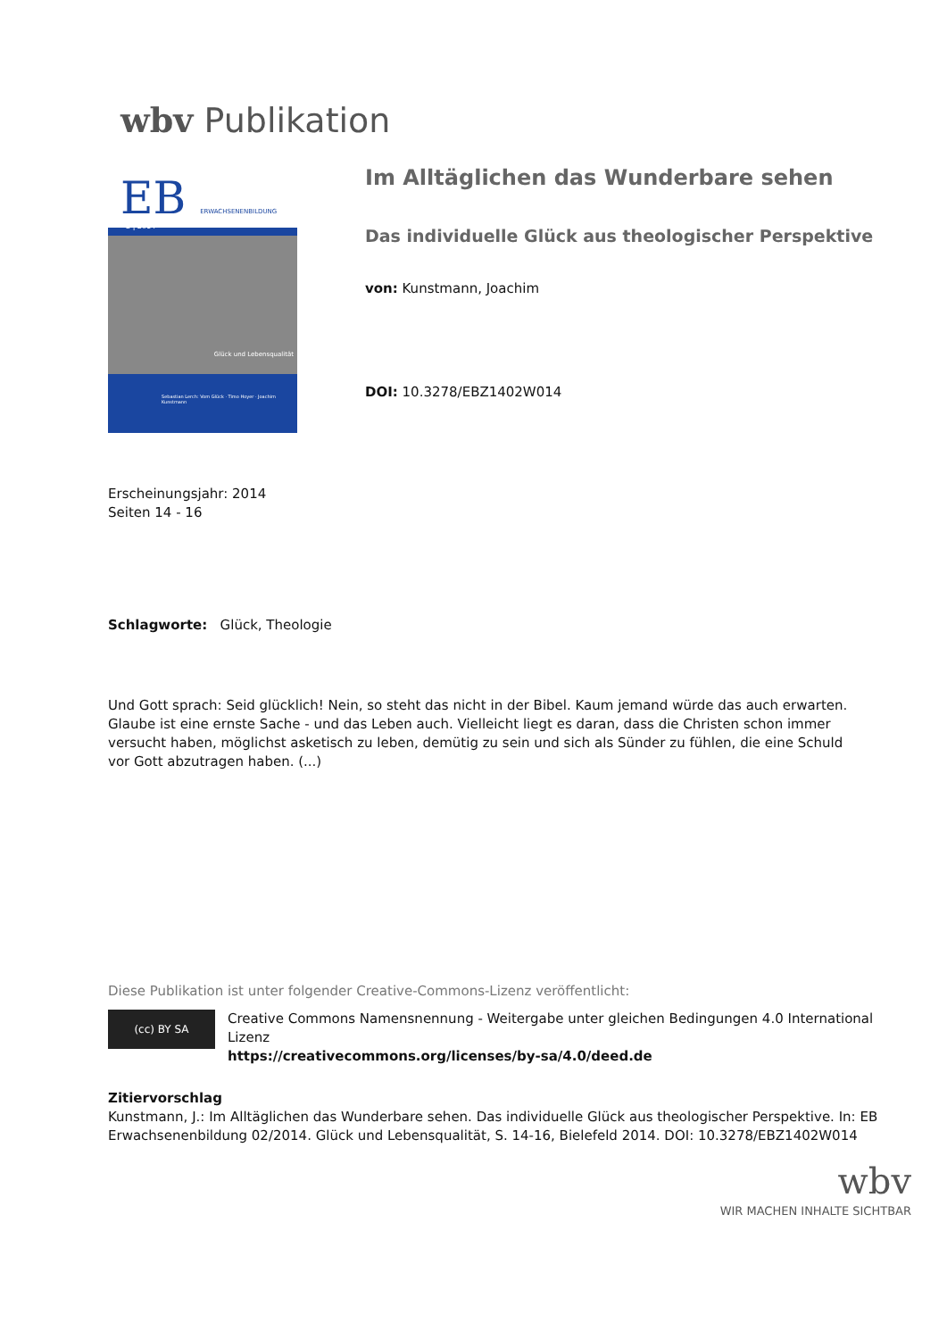wbv Publikation
EB ERWACHSENENBILDUNG
2 | 2014
Glück und Lebensqualität
Sebastian Lerch: Vom Glück · Timo Hoyer · Joachim Kunstmann
Im Alltäglichen das Wunderbare sehen
Das individuelle Glück aus theologischer Perspektive
von: Kunstmann, Joachim
DOI: 10.3278/EBZ1402W014
Erscheinungsjahr: 2014
Seiten 14 - 16
Schlagworte: Glück, Theologie
Und Gott sprach: Seid glücklich! Nein, so steht das nicht in der Bibel. Kaum jemand würde das auch erwarten. Glaube ist eine ernste Sache - und das Leben auch. Vielleicht liegt es daran, dass die Christen schon immer versucht haben, möglichst asketisch zu leben, demütig zu sein und sich als Sünder zu fühlen, die eine Schuld vor Gott abzutragen haben. (...)
Diese Publikation ist unter folgender Creative-Commons-Lizenz veröffentlicht:
(cc) BY SA Creative Commons Namensnennung - Weitergabe unter gleichen Bedingungen 4.0 International Lizenz
https://creativecommons.org/licenses/by-sa/4.0/deed.de
Zitiervorschlag
Kunstmann, J.: Im Alltäglichen das Wunderbare sehen. Das individuelle Glück aus theologischer Perspektive. In: EB Erwachsenenbildung 02/2014. Glück und Lebensqualität, S. 14-16, Bielefeld 2014. DOI: 10.3278/EBZ1402W014
wbv
WIR MACHEN INHALTE SICHTBAR